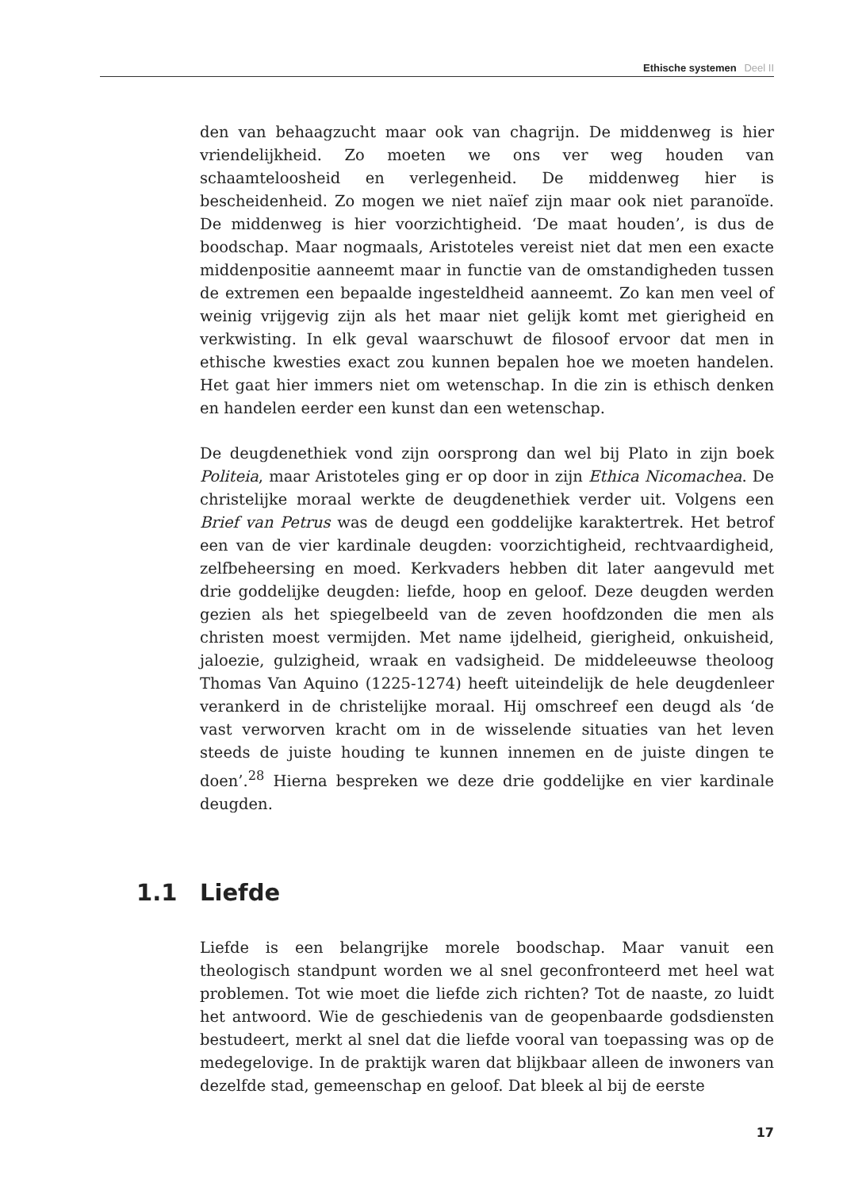Ethische systemen Deel II
den van behaagzucht maar ook van chagrijn. De middenweg is hier vriendelijkheid. Zo moeten we ons ver weg houden van schaamteloosheid en verlegenheid. De middenweg hier is bescheidenheid. Zo mogen we niet naïef zijn maar ook niet paranoïde. De middenweg is hier voorzichtigheid. ‘De maat houden’, is dus de boodschap. Maar nogmaals, Aristoteles vereist niet dat men een exacte middenpositie aanneemt maar in functie van de omstandigheden tussen de extremen een bepaalde ingesteldheid aanneemt. Zo kan men veel of weinig vrijgevig zijn als het maar niet gelijk komt met gierigheid en verkwisting. In elk geval waarschuwt de filosoof ervoor dat men in ethische kwesties exact zou kunnen bepalen hoe we moeten handelen. Het gaat hier immers niet om wetenschap. In die zin is ethisch denken en handelen eerder een kunst dan een wetenschap.
De deugdenethiek vond zijn oorsprong dan wel bij Plato in zijn boek Politeia, maar Aristoteles ging er op door in zijn Ethica Nicomachea. De christelijke moraal werkte de deugdenethiek verder uit. Volgens een Brief van Petrus was de deugd een goddelijke karaktertrek. Het betrof een van de vier kardinale deugden: voorzichtigheid, rechtvaardigheid, zelfbeheersing en moed. Kerkvaders hebben dit later aangevuld met drie goddelijke deugden: liefde, hoop en geloof. Deze deugden werden gezien als het spiegelbeeld van de zeven hoofdzonden die men als christen moest vermijden. Met name ijdelheid, gierigheid, onkuisheid, jaloezie, gulzigheid, wraak en vadsigheid. De middeleeuwse theoloog Thomas Van Aquino (1225-1274) heeft uiteindelijk de hele deugdenleer verankerd in de christelijke moraal. Hij omschreef een deugd als ‘de vast verworven kracht om in de wisselende situaties van het leven steeds de juiste houding te kunnen innemen en de juiste dingen te doen’.<sup>28</sup> Hierna bespreken we deze drie goddelijke en vier kardinale deugden.
1.1 Liefde
Liefde is een belangrijke morele boodschap. Maar vanuit een theologisch standpunt worden we al snel geconfronteerd met heel wat problemen. Tot wie moet die liefde zich richten? Tot de naaste, zo luidt het antwoord. Wie de geschiedenis van de geopenbaarde godsdiensten bestudeert, merkt al snel dat die liefde vooral van toepassing was op de medegelovige. In de praktijk waren dat blijkbaar alleen de inwoners van dezelfde stad, gemeenschap en geloof. Dat bleek al bij de eerste
17